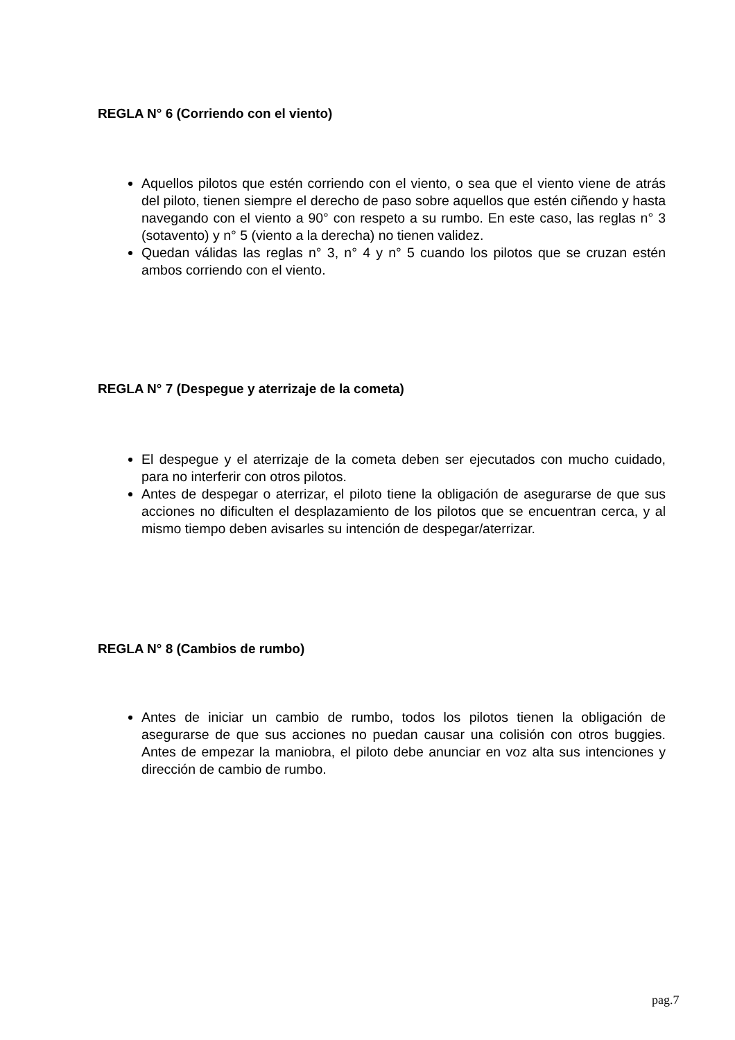REGLA N° 6 (Corriendo con el viento)
Aquellos pilotos que estén corriendo con el viento, o sea que el viento viene de atrás del piloto, tienen siempre el derecho de paso sobre aquellos que estén ciñendo y hasta navegando con el viento a 90° con respeto a su rumbo. En este caso, las reglas n° 3 (sotavento) y n° 5 (viento a la derecha) no tienen validez.
Quedan válidas las reglas n° 3, n° 4 y n° 5 cuando los pilotos que se cruzan estén ambos corriendo con el viento.
REGLA N° 7 (Despegue y aterrizaje de la cometa)
El despegue y el aterrizaje de la cometa deben ser ejecutados con mucho cuidado, para no interferir con otros pilotos.
Antes de despegar o aterrizar, el piloto tiene la obligación de asegurarse de que sus acciones no dificulten el desplazamiento de los pilotos que se encuentran cerca, y al mismo tiempo deben avisarles su intención de despegar/aterrizar.
REGLA N° 8 (Cambios de rumbo)
Antes de iniciar un cambio de rumbo, todos los pilotos tienen la obligación de asegurarse de que sus acciones no puedan causar una colisión con otros buggies. Antes de empezar la maniobra, el piloto debe anunciar en voz alta sus intenciones y dirección de cambio de rumbo.
pag.7